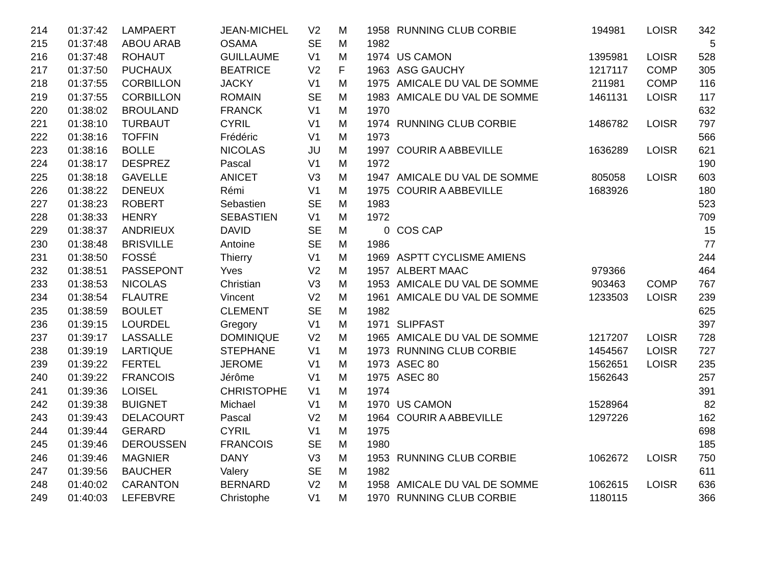| 214 | 01:37:42 | LAMPAERT | JEAN-MICHEL | V2 | M | 1958 | RUNNING CLUB CORBIE | 194981 | LOISR | 342 |
| 215 | 01:37:48 | ABOU ARAB | OSAMA | SE | M | 1982 | | | | 5 |
| 216 | 01:37:48 | ROHAUT | GUILLAUME | V1 | M | 1974 | US CAMON | 1395981 | LOISR | 528 |
| 217 | 01:37:50 | PUCHAUX | BEATRICE | V2 | F | 1963 | ASG GAUCHY | 1217117 | COMP | 305 |
| 218 | 01:37:55 | CORBILLON | JACKY | V1 | M | 1975 | AMICALE DU VAL DE SOMME | 211981 | COMP | 116 |
| 219 | 01:37:55 | CORBILLON | ROMAIN | SE | M | 1983 | AMICALE DU VAL DE SOMME | 1461131 | LOISR | 117 |
| 220 | 01:38:02 | BROULAND | FRANCK | V1 | M | 1970 | | | | 632 |
| 221 | 01:38:10 | TURBAUT | CYRIL | V1 | M | 1974 | RUNNING CLUB CORBIE | 1486782 | LOISR | 797 |
| 222 | 01:38:16 | TOFFIN | Frédéric | V1 | M | 1973 | | | | 566 |
| 223 | 01:38:16 | BOLLE | NICOLAS | JU | M | 1997 | COURIR A ABBEVILLE | 1636289 | LOISR | 621 |
| 224 | 01:38:17 | DESPREZ | Pascal | V1 | M | 1972 | | | | 190 |
| 225 | 01:38:18 | GAVELLE | ANICET | V3 | M | 1947 | AMICALE DU VAL DE SOMME | 805058 | LOISR | 603 |
| 226 | 01:38:22 | DENEUX | Rémi | V1 | M | 1975 | COURIR A ABBEVILLE | 1683926 | | 180 |
| 227 | 01:38:23 | ROBERT | Sebastien | SE | M | 1983 | | | | 523 |
| 228 | 01:38:33 | HENRY | SEBASTIEN | V1 | M | 1972 | | | | 709 |
| 229 | 01:38:37 | ANDRIEUX | DAVID | SE | M | 0 | COS CAP | | | 15 |
| 230 | 01:38:48 | BRISVILLE | Antoine | SE | M | 1986 | | | | 77 |
| 231 | 01:38:50 | FOSSÉ | Thierry | V1 | M | 1969 | ASPTT CYCLISME AMIENS | | | 244 |
| 232 | 01:38:51 | PASSEPONT | Yves | V2 | M | 1957 | ALBERT MAAC | 979366 | | 464 |
| 233 | 01:38:53 | NICOLAS | Christian | V3 | M | 1953 | AMICALE DU VAL DE SOMME | 903463 | COMP | 767 |
| 234 | 01:38:54 | FLAUTRE | Vincent | V2 | M | 1961 | AMICALE DU VAL DE SOMME | 1233503 | LOISR | 239 |
| 235 | 01:38:59 | BOULET | CLEMENT | SE | M | 1982 | | | | 625 |
| 236 | 01:39:15 | LOURDEL | Gregory | V1 | M | 1971 | SLIPFAST | | | 397 |
| 237 | 01:39:17 | LASSALLE | DOMINIQUE | V2 | M | 1965 | AMICALE DU VAL DE SOMME | 1217207 | LOISR | 728 |
| 238 | 01:39:19 | LARTIQUE | STEPHANE | V1 | M | 1973 | RUNNING CLUB CORBIE | 1454567 | LOISR | 727 |
| 239 | 01:39:22 | FERTEL | JEROME | V1 | M | 1973 | ASEC 80 | 1562651 | LOISR | 235 |
| 240 | 01:39:22 | FRANCOIS | Jérôme | V1 | M | 1975 | ASEC 80 | 1562643 | | 257 |
| 241 | 01:39:36 | LOISEL | CHRISTOPHE | V1 | M | 1974 | | | | 391 |
| 242 | 01:39:38 | BUIGNET | Michael | V1 | M | 1970 | US CAMON | 1528964 | | 82 |
| 243 | 01:39:43 | DELACOURT | Pascal | V2 | M | 1964 | COURIR A ABBEVILLE | 1297226 | | 162 |
| 244 | 01:39:44 | GERARD | CYRIL | V1 | M | 1975 | | | | 698 |
| 245 | 01:39:46 | DEROUSSEN | FRANCOIS | SE | M | 1980 | | | | 185 |
| 246 | 01:39:46 | MAGNIER | DANY | V3 | M | 1953 | RUNNING CLUB CORBIE | 1062672 | LOISR | 750 |
| 247 | 01:39:56 | BAUCHER | Valery | SE | M | 1982 | | | | 611 |
| 248 | 01:40:02 | CARANTON | BERNARD | V2 | M | 1958 | AMICALE DU VAL DE SOMME | 1062615 | LOISR | 636 |
| 249 | 01:40:03 | LEFEBVRE | Christophe | V1 | M | 1970 | RUNNING CLUB CORBIE | 1180115 | | 366 |